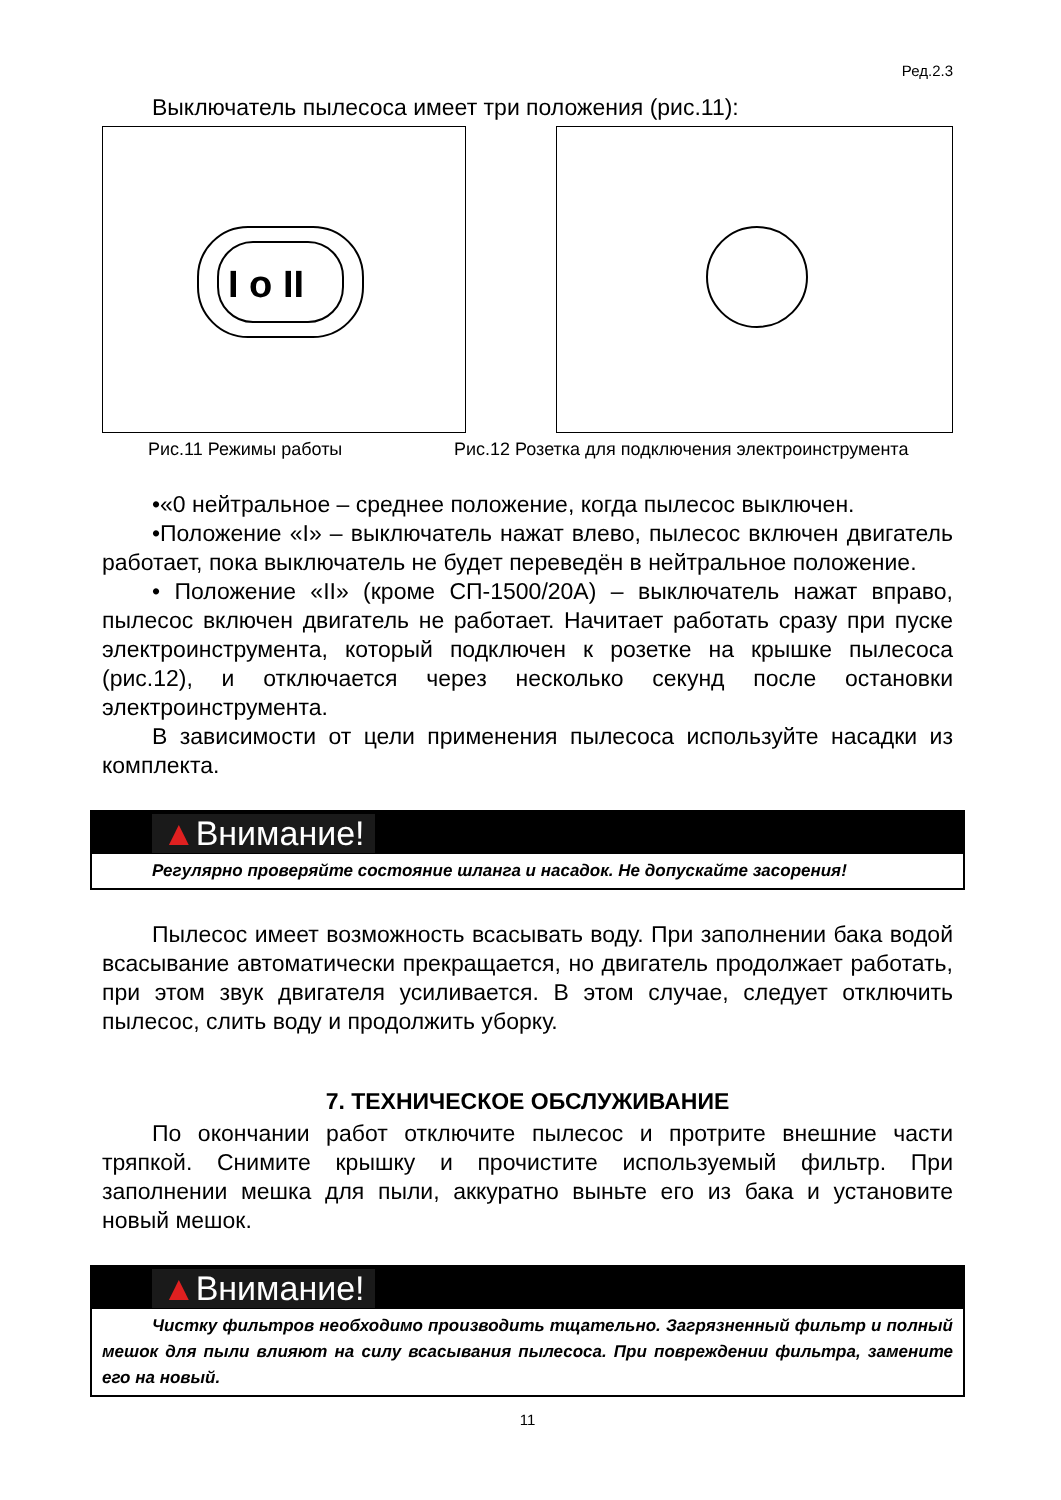Ред.2.3
Выключатель пылесоса имеет три положения (рис.11):
I o II
Рис.11 Режимы работы Рис.12 Розетка для подключения электроинструмента
•«0 нейтральное – среднее положение, когда пылесос выключен.
•Положение «I» – выключатель нажат влево, пылесос включен двигатель работает, пока выключатель не будет переведён в нейтральное положение.
• Положение «II» (кроме СП-1500/20А) – выключатель нажат вправо, пылесос включен двигатель не работает. Начитает работать сразу при пуске электроинструмента, который подключен к розетке на крышке пылесоса (рис.12), и отключается через несколько секунд после остановки электроинструмента.
В зависимости от цели применения пылесоса используйте насадки из комплекта.
▲Внимание!
Регулярно проверяйте состояние шланга и насадок. Не допускайте засорения!
Пылесос имеет возможность всасывать воду. При заполнении бака водой всасывание автоматически прекращается, но двигатель продолжает работать, при этом звук двигателя усиливается. В этом случае, следует отключить пылесос, слить воду и продолжить уборку.
7. ТЕХНИЧЕСКОЕ ОБСЛУЖИВАНИЕ
По окончании работ отключите пылесос и протрите внешние части тряпкой. Снимите крышку и прочистите используемый фильтр. При заполнении мешка для пыли, аккуратно выньте его из бака и установите новый мешок.
▲Внимание!
Чистку фильтров необходимо производить тщательно. Загрязненный фильтр и полный мешок для пыли влияют на силу всасывания пылесоса. При повреждении фильтра, замените его на новый.
11